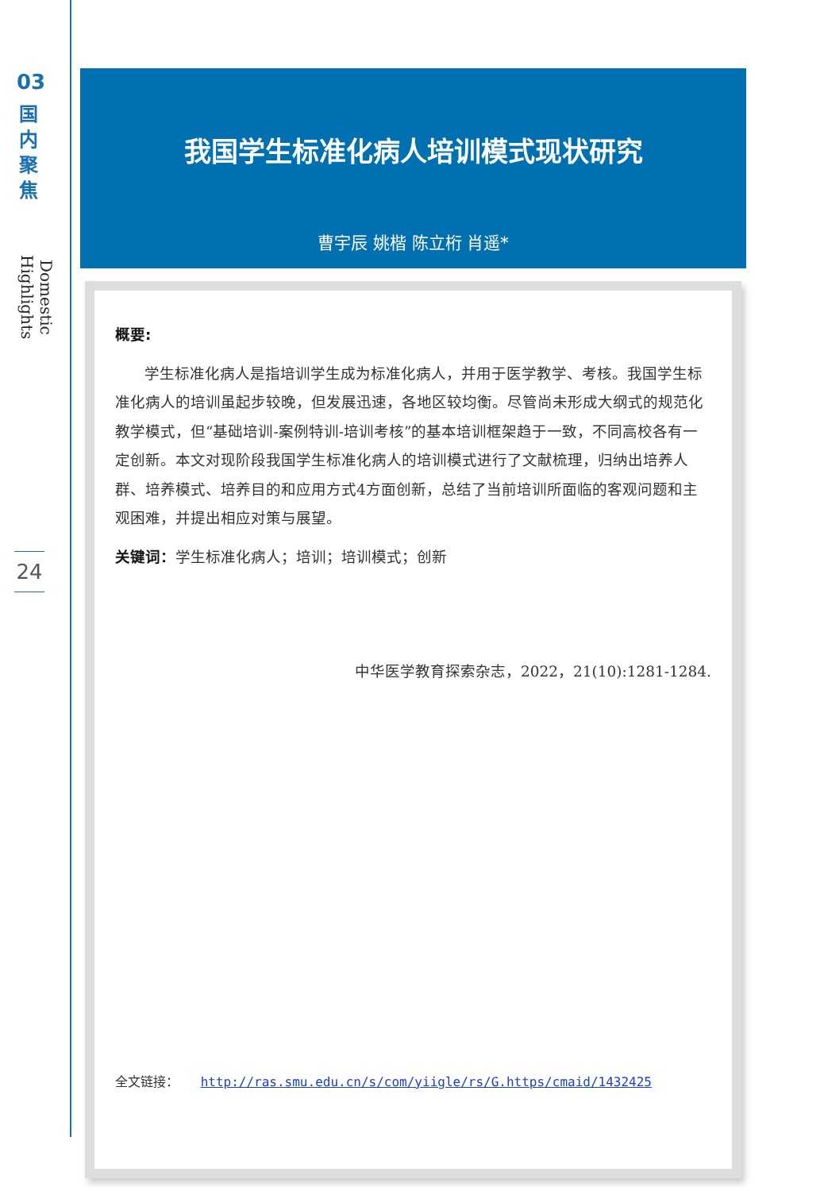03
国
内
聚
焦
Domestic Highlights
24
我国学生标准化病人培训模式现状研究
曹宇辰 姚楷 陈立桁 肖遥*
概要:
学生标准化病人是指培训学生成为标准化病人，并用于医学教学、考核。我国学生标准化病人的培训虽起步较晚，但发展迅速，各地区较均衡。尽管尚未形成大纲式的规范化教学模式，但“基础培训-案例特训-培训考核”的基本培训框架趋于一致，不同高校各有一定创新。本文对现阶段我国学生标准化病人的培训模式进行了文献梳理，归纳出培养人群、培养模式、培养目的和应用方式4方面创新，总结了当前培训所面临的客观问题和主观困难，并提出相应对策与展望。
关键词：学生标准化病人；培训；培训模式；创新
中华医学教育探索杂志，2022，21(10):1281-1284.
全文链接： http://ras.smu.edu.cn/s/com/yiigle/rs/G.https/cmaid/1432425